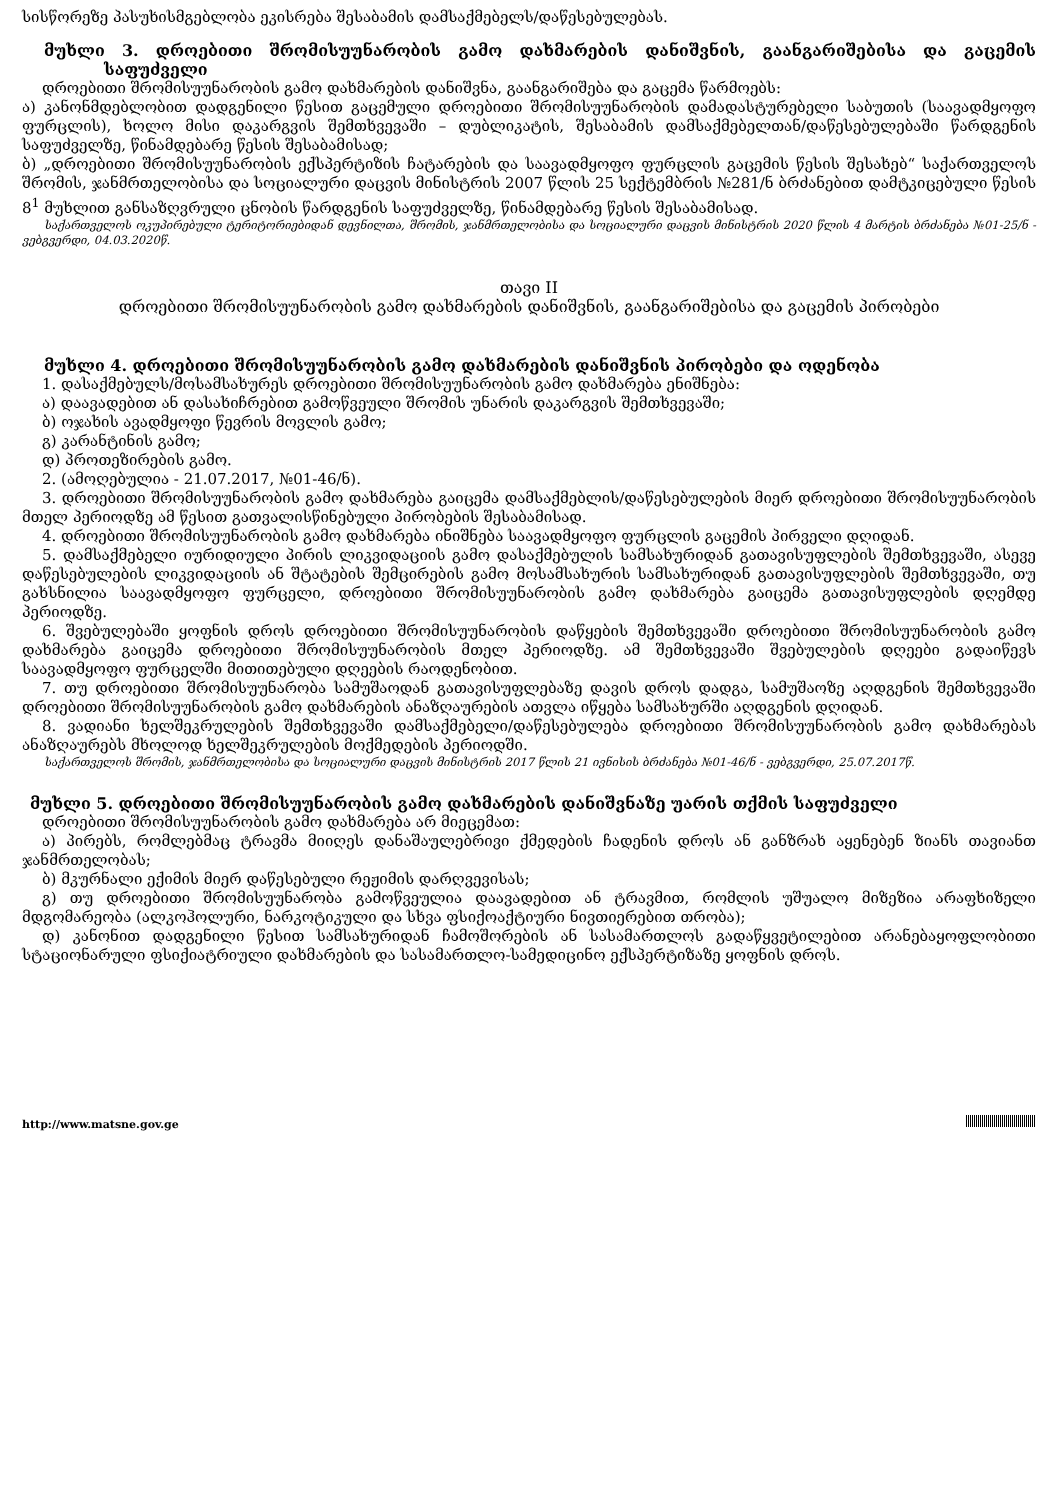სისწორეზე პასუხისმგებლობა ეკისრება შესაბამის დამსაქმებელს/დაწესებულებას.
მუხლი 3. დროებითი შრომისუუნარობის გამო დახმარების დანიშვნის, გაანგარიშებისა და გაცემის საფუძველი
დროებითი შრომისუუნარობის გამო დახმარების დანიშვნა, გაანგარიშება და გაცემა წარმოებს:
ა) კანონმდებლობით დადგენილი წესით გაცემული დროებითი შრომისუუნარობის დამადასტურებელი საბუთის (საავადმყოფო ფურცლის), ხოლო მისი დაკარგვის შემთხვევაში – დუბლიკატის, შესაბამის დამსაქმებელთან/დაწესებულებაში წარდგენის საფუძველზე, წინამდებარე წესის შესაბამისად;
ბ) „დროებითი შრომისუუნარობის ექსპერტიზის ჩატარების და საავადმყოფო ფურცლის გაცემის წესის შესახებ“ საქართველოს შრომის, ჯანმრთელობისა და სოციალური დაცვის მინისტრის 2007 წლის 25 სექტემბრის №281/ნ ბრძანებით დამტკიცებული წესის 8<sup>1</sup> მუხლით განსაზღვრული ცნობის წარდგენის საფუძველზე, წინამდებარე წესის შესაბამისად.
საქართველოს ოკუპირებული ტერიტორიებიდან დევნილთა, შრომის, ჯანმრთელობისა და სოციალური დაცვის მინისტრის 2020 წლის 4 მარტის ბრძანება №01-25/ნ - ვებგვერდი, 04.03.2020წ.
თავი II
დროებითი შრომისუუნარობის გამო დახმარების დანიშვნის, გაანგარიშებისა და გაცემის პირობები
მუხლი 4. დროებითი შრომისუუნარობის გამო დახმარების დანიშვნის პირობები და ოდენობა
1. დასაქმებულს/მოსამსახურეს დროებითი შრომისუუნარობის გამო დახმარება ენიშნება:
ა) დაავადებით ან დასახიჩრებით გამოწვეული შრომის უნარის დაკარგვის შემთხვევაში;
ბ) ოჯახის ავადმყოფი წევრის მოვლის გამო;
გ) კარანტინის გამო;
დ) პროთეზირების გამო.
2. (ამოღებულია - 21.07.2017, №01-46/ნ).
3. დროებითი შრომისუუნარობის გამო დახმარება გაიცემა დამსაქმებლის/დაწესებულების მიერ დროებითი შრომისუუნარობის მთელ პერიოდზე ამ წესით გათვალისწინებული პირობების შესაბამისად.
4. დროებითი შრომისუუნარობის გამო დახმარება ინიშნება საავადმყოფო ფურცლის გაცემის პირველი დღიდან.
5. დამსაქმებელი იურიდიული პირის ლიკვიდაციის გამო დასაქმებულის სამსახურიდან გათავისუფლების შემთხვევაში, ასევე დაწესებულების ლიკვიდაციის ან შტატების შემცირების გამო მოსამსახურის სამსახურიდან გათავისუფლების შემთხვევაში, თუ გახსნილია საავადმყოფო ფურცელი, დროებითი შრომისუუნარობის გამო დახმარება გაიცემა გათავისუფლების დღემდე პერიოდზე.
6. შვებულებაში ყოფნის დროს დროებითი შრომისუუნარობის დაწყების შემთხვევაში დროებითი შრომისუუნარობის გამო დახმარება გაიცემა დროებითი შრომისუუნარობის მთელ პერიოდზე. ამ შემთხვევაში შვებულების დღეები გადაიწევს საავადმყოფო ფურცელში მითითებული დღეების რაოდენობით.
7. თუ დროებითი შრომისუუნარობა სამუშაოდან გათავისუფლებაზე დავის დროს დადგა, სამუშაოზე აღდგენის შემთხვევაში დროებითი შრომისუუნარობის გამო დახმარების ანაზღაურების ათვლა იწყება სამსახურში აღდგენის დღიდან.
8. ვადიანი ხელშეკრულების შემთხვევაში დამსაქმებელი/დაწესებულება დროებითი შრომისუუნარობის გამო დახმარებას ანაზღაურებს მხოლოდ ხელშეკრულების მოქმედების პერიოდში.
საქართველოს შრომის, ჯანმრთელობისა და სოციალური დაცვის მინისტრის 2017 წლის 21 ივნისის ბრძანება №01-46/ნ - ვებგვერდი, 25.07.2017წ.
მუხლი 5. დროებითი შრომისუუნარობის გამო დახმარების დანიშვნაზე უარის თქმის საფუძველი
დროებითი შრომისუუნარობის გამო დახმარება არ მიეცემათ:
ა) პირებს, რომლებმაც ტრავმა მიიღეს დანაშაულებრივი ქმედების ჩადენის დროს ან განზრახ აყენებენ ზიანს თავიანთ ჯანმრთელობას;
ბ) მკურნალი ექიმის მიერ დაწესებული რეჟიმის დარღვევისას;
გ) თუ დროებითი შრომისუუნარობა გამოწვეულია დაავადებით ან ტრავმით, რომლის უშუალო მიზეზია არაფხიზელი მდგომარეობა (ალკოჰოლური, ნარკოტიკული და სხვა ფსიქოაქტიური ნივთიერებით თრობა);
დ) კანონით დადგენილი წესით სამსახურიდან ჩამოშორების ან სასამართლოს გადაწყვეტილებით არანებაყოფლობითი სტაციონარული ფსიქიატრიული დახმარების და სასამართლო-სამედიცინო ექსპერტიზაზე ყოფნის დროს.
http://www.matsne.gov.ge